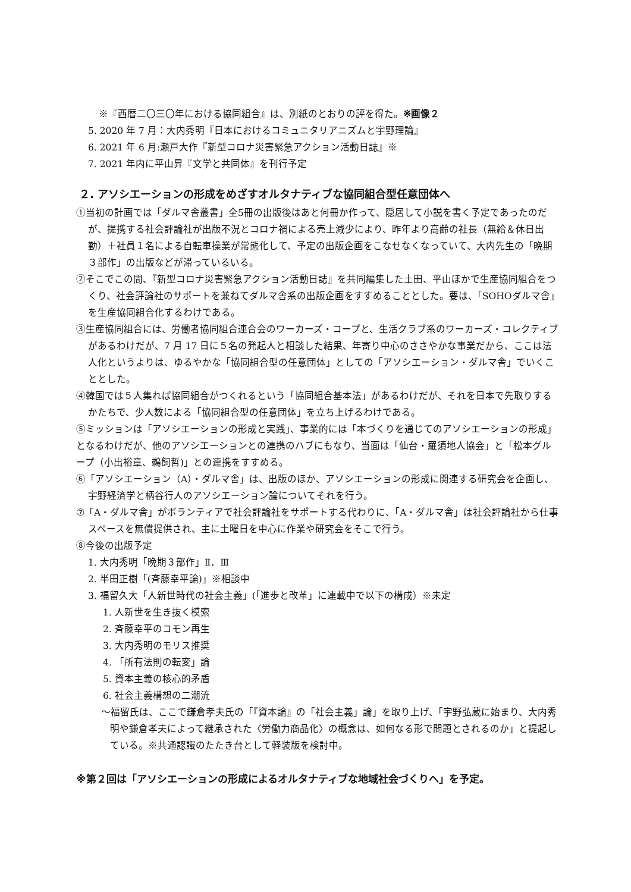※『西暦二〇三〇年における協同組合』は、別紙のとおりの評を得た。※画像２
5. 2020 年 7 月：大内秀明『日本におけるコミュニタリアニズムと宇野理論』
6. 2021 年 6 月:瀬戸大作『新型コロナ災害緊急アクション活動日誌』※
7. 2021 年内に平山昇『文学と共同体』を刊行予定
２. アソシエーションの形成をめざすオルタナティブな協同組合型任意団体へ
①当初の計画では「ダルマ舎叢書」全5冊の出版後はあと何冊か作って、隠居して小説を書く予定であったのだが、提携する社会評論社が出版不況とコロナ禍による売上減少により、昨年より高齢の社長（無給＆休日出勤）＋社員１名による自転車操業が常態化して、予定の出版企画をこなせなくなっていて、大内先生の「晩期３部作」の出版などが滞っているいる。
②そこでこの間、『新型コロナ災害緊急アクション活動日誌』を共同編集した土田、平山ほかで生産協同組合をつくり、社会評論社のサポートを兼ねてダルマ舎系の出版企画をすすめることとした。要は、「SOHOダルマ舎」を生産協同組合化するわけである。
③生産協同組合には、労働者協同組合連合会のワーカーズ・コープと、生活クラブ系のワーカーズ・コレクティブがあるわけだが、7 月 17 日に５名の発起人と相談した結果、年寄り中心のささやかな事業だから、ここは法人化というよりは、ゆるやかな「協同組合型の任意団体」としての「アソシエーション・ダルマ舎」でいくこととした。
④韓国では５人集れば協同組合がつくれるという「協同組合基本法」があるわけだが、それを日本で先取りするかたちで、少人数による「協同組合型の任意団体」を立ち上げるわけである。
⑤ミッションは「アソシエーションの形成と実践」、事業的には「本づくりを通じてのアソシエーションの形成」となるわけだが、他のアソシエーションとの連携のハブにもなり、当面は「仙台・羅須地人協会」と「松本グループ（小出裕章、鵜飼哲)」との連携をすすめる。
⑥「アソシエーション（A）・ダルマ舎」は、出版のほか、アソシエーションの形成に関連する研究会を企画し、宇野経済学と柄谷行人のアソシエーション論についてそれを行う。
⑦「A・ダルマ舎」がボランティアで社会評論社をサポートする代わりに、「A・ダルマ舎」は社会評論社から仕事スペースを無償提供され、主に土曜日を中心に作業や研究会をそこで行う。
⑧今後の出版予定
1. 大内秀明「晩期３部作」Ⅱ．Ⅲ
2. 半田正樹「(斉藤幸平論)」※相談中
3. 福留久大「人新世時代の社会主義」(「進歩と改革」に連載中で以下の構成）※未定
1. 人新世を生き抜く模索
2. 斉藤幸平のコモン再生
3. 大内秀明のモリス推奨
4. 「所有法則の転変」論
5. 資本主義の核心的矛盾
6. 社会主義構想の二潮流
〜福留氏は、ここで鎌倉孝夫氏の「『資本論』の「社会主義」論」を取り上げ、「宇野弘蔵に始まり、大内秀明や鎌倉孝夫によって継承された〈労働力商品化〉の概念は、如何なる形で問題とされるのか」と提起している。※共通認識のたたき台として軽装版を検討中。
※第２回は「アソシエーションの形成によるオルタナティブな地域社会づくりへ」を予定。